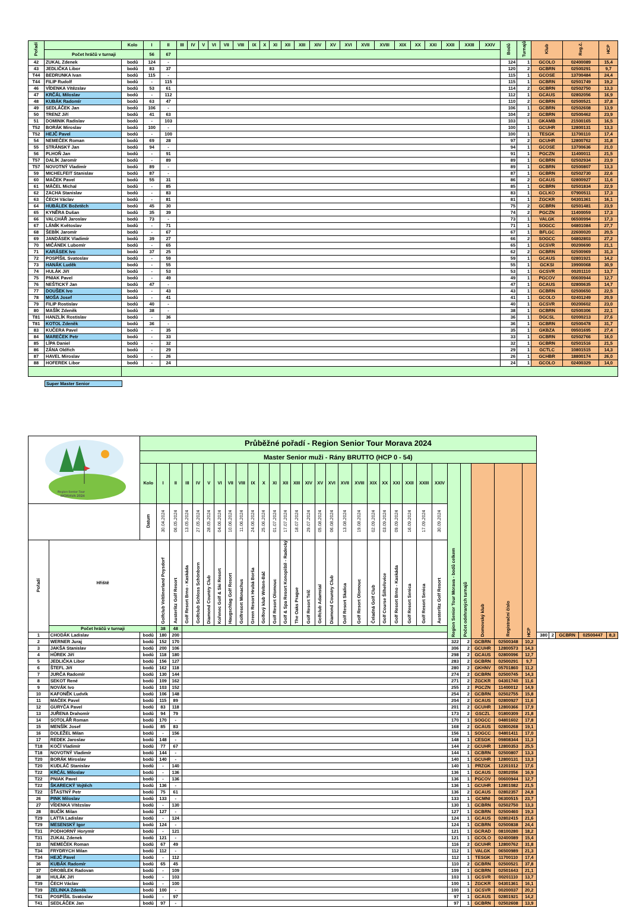| Pořadí | | Kolo | I | II | III | IV | V | VI | VII | VIII | IX | X | XI | XII | XIII | XIV | XV | XVI | XVII | XVIII | XIX | XX | XXI | XXII | XXIII | XXIV | Bodů | Turnajů | Klub | Reg.č. | HCP |
| --- | --- | --- | --- | --- | --- | --- | --- | --- | --- | --- | --- | --- | --- | --- | --- | --- | --- | --- | --- | --- | --- | --- | --- | --- | --- | --- | --- | --- | --- | --- | --- |
| | Počet hráčů v turnaji | | 56 | 67 | | | | | | | | | | | | | | | | | | | | | | | | | | | |
| 42 | ZUKAL Zdenek | bodů | 124 | - | | | | | | | | | | | | | | | | | | | | | | | 124 | 1 | GCOLO | 02400089 | 15,4 |
| 43 | JEDLIČKA Libor | bodů | 83 | 37 | | | | | | | | | | | | | | | | | | | | | | | 120 | 2 | GCBRN | 02500291 | 9,7 |
| T44 | BEDRUNKA Ivan | bodů | 115 | - | | | | | | | | | | | | | | | | | | | | | | | 115 | 1 | GCOSE | 13700484 | 24,4 |
| T44 | FILIP Rudolf | bodů | - | 115 | | | | | | | | | | | | | | | | | | | | | | | 115 | 1 | GCBRN | 02501749 | 19,2 |
| 46 | VÍDENKA Vítězslav | bodů | 53 | 61 | | | | | | | | | | | | | | | | | | | | | | | 114 | 2 | GCBRN | 02502750 | 13,3 |
| 47 | KRČÁL Miloslav | bodů | - | 112 | | | | | | | | | | | | | | | | | | | | | | | 112 | 1 | GCAUS | 02802056 | 16,9 |
| 48 | KUBÁK Radomír | bodů | 63 | 47 | | | | | | | | | | | | | | | | | | | | | | | 110 | 2 | GCBRN | 02500521 | 37,8 |
| 49 | SEDLÁČEK Jan | bodů | 106 | - | | | | | | | | | | | | | | | | | | | | | | | 106 | 1 | GCBRN | 02502608 | 13,9 |
| 50 | TRENZ Jiří | bodů | 41 | 63 | | | | | | | | | | | | | | | | | | | | | | | 104 | 2 | GCBRN | 02500462 | 23,9 |
| 51 | DOMINIK Radislav | bodů | - | 103 | | | | | | | | | | | | | | | | | | | | | | | 103 | 1 | GKAMB | 21500165 | 16,5 |
| T52 | BORÁK Miroslav | bodů | 100 | - | | | | | | | | | | | | | | | | | | | | | | | 100 | 1 | GCUHR | 12800131 | 13,3 |
| T52 | HEJČ Pavel | bodů | - | 100 | | | | | | | | | | | | | | | | | | | | | | | 100 | 1 | TESGK | 11700110 | 17,4 |
| 54 | NEMEČEK Roman | bodů | 69 | 28 | | | | | | | | | | | | | | | | | | | | | | | 97 | 2 | GCUHR | 12800762 | 31,8 |
| 55 | STRÁNSKÝ Jan | bodů | 94 | - | | | | | | | | | | | | | | | | | | | | | | | 94 | 1 | GCOSE | 13700636 | 21,0 |
| 56 | PLHOŇ Jan | bodů | - | 91 | | | | | | | | | | | | | | | | | | | | | | | 91 | 1 | PGCZN | 11400011 | 21,5 |
| T57 | DALÍK Jaromír | bodů | - | 89 | | | | | | | | | | | | | | | | | | | | | | | 89 | 1 | GCBRN | 02502934 | 23,9 |
| T57 | NOVOTNÝ Vladimír | bodů | 89 | - | | | | | | | | | | | | | | | | | | | | | | | 89 | 1 | GCBRN | 02500807 | 13,3 |
| 59 | MICHELFEIT Stanislav | bodů | 87 | - | | | | | | | | | | | | | | | | | | | | | | | 87 | 1 | GCBRN | 02502730 | 22,6 |
| 60 | MAČEK Pavel | bodů | 55 | 31 | | | | | | | | | | | | | | | | | | | | | | | 86 | 2 | GCAUS | 02800927 | 11,6 |
| 61 | MÁČEL Michal | bodů | - | 85 | | | | | | | | | | | | | | | | | | | | | | | 85 | 1 | GCBRN | 02501834 | 22,9 |
| 62 | ZACHA Stanislav | bodů | - | 83 | | | | | | | | | | | | | | | | | | | | | | | 83 | 1 | GCLKO | 07900511 | 17,3 |
| 63 | ČECH Václav | bodů | - | 81 | | | | | | | | | | | | | | | | | | | | | | | 81 | 1 | ZGCKR | 04301361 | 16,1 |
| 64 | HUBÁLEK Božetěch | bodů | 45 | 30 | | | | | | | | | | | | | | | | | | | | | | | 75 | 2 | GCBRN | 02501481 | 23,9 |
| 65 | KYNĚRA Dušan | bodů | 35 | 39 | | | | | | | | | | | | | | | | | | | | | | | 74 | 2 | PGCZN | 11400059 | 17,3 |
| 66 | VALCHÁŘ Jaroslav | bodů | 73 | - | | | | | | | | | | | | | | | | | | | | | | | 73 | 1 | VALGK | 06500994 | 17,3 |
| 67 | LÁNÍK Květoslav | bodů | - | 71 | | | | | | | | | | | | | | | | | | | | | | | 71 | 1 | SOGCC | 04801084 | 27,7 |
| 68 | ŠEBÍK Jaromír | bodů | - | 67 | | | | | | | | | | | | | | | | | | | | | | | 67 | 1 | BFLGC | 22600020 | 20,5 |
| 69 | JANDÁSEK Vladimír | bodů | 39 | 27 | | | | | | | | | | | | | | | | | | | | | | | 66 | 2 | SOGCC | 04802803 | 27,2 |
| 70 | MIČÁNEK Lubomír | bodů | - | 65 | | | | | | | | | | | | | | | | | | | | | | | 65 | 1 | GCSVR | 00200690 | 21,1 |
| 71 | KARÁSEK Ivo | bodů | 37 | 25 | | | | | | | | | | | | | | | | | | | | | | | 62 | 2 | GCBRN | 02500969 | 31,3 |
| 72 | POSPÍŠIL Svatoslav | bodů | - | 59 | | | | | | | | | | | | | | | | | | | | | | | 59 | 1 | GCAUS | 02801921 | 14,2 |
| 73 | HANÁK Luděk | bodů | - | 55 | | | | | | | | | | | | | | | | | | | | | | | 55 | 1 | GCKSI | 19900068 | 30,9 |
| 74 | HULÁK Jiří | bodů | - | 53 | | | | | | | | | | | | | | | | | | | | | | | 53 | 1 | GCSVR | 00201110 | 13,7 |
| 75 | PNIAK Pavel | bodů | - | 49 | | | | | | | | | | | | | | | | | | | | | | | 49 | 1 | PGCOV | 00600944 | 12,7 |
| 76 | NEŠTICKÝ Jan | bodů | 47 | - | | | | | | | | | | | | | | | | | | | | | | | 47 | 1 | GCAUS | 02800635 | 14,7 |
| 77 | DOUŠEK Ivo | bodů | - | 43 | | | | | | | | | | | | | | | | | | | | | | | 43 | 1 | GCBRN | 02500650 | 22,5 |
| 78 | MOŠA Josef | bodů | - | 41 | | | | | | | | | | | | | | | | | | | | | | | 41 | 1 | GCOLO | 02401249 | 20,9 |
| 79 | FILIP Rostislav | bodů | 40 | - | | | | | | | | | | | | | | | | | | | | | | | 40 | 1 | GCSVR | 00200602 | 23,0 |
| 80 | MAŠÍK Zdeněk | bodů | 38 | - | | | | | | | | | | | | | | | | | | | | | | | 38 | 1 | GCBRN | 02500306 | 22,1 |
| T81 | HANZLÍK Rostislav | bodů | - | 36 | | | | | | | | | | | | | | | | | | | | | | | 36 | 1 | DGCSL | 02000213 | 27,6 |
| T81 | KOTOL Zdeněk | bodů | 36 | - | | | | | | | | | | | | | | | | | | | | | | | 36 | 1 | GCBRN | 02500478 | 31,7 |
| 83 | KUČERA Pavel | bodů | - | 35 | | | | | | | | | | | | | | | | | | | | | | | 35 | 1 | GKBZA | 09501695 | 27,4 |
| 84 | MAREČEK Petr | bodů | - | 33 | | | | | | | | | | | | | | | | | | | | | | | 33 | 1 | GCBRN | 02502766 | 16,0 |
| 85 | LÍPA Daniel | bodů | - | 32 | | | | | | | | | | | | | | | | | | | | | | | 32 | 1 | GCBRN | 02501516 | 21,5 |
| 86 | ZÁNA Oldřich | bodů | - | 29 | | | | | | | | | | | | | | | | | | | | | | | 29 | 1 | GCTLC | 10801515 | 14,3 |
| 87 | HAVEL Miroslav | bodů | - | 26 | | | | | | | | | | | | | | | | | | | | | | | 26 | 1 | GCHBR | 18800174 | 26,0 |
| 88 | HOFEREK Libor | bodů | - | 24 | | | | | | | | | | | | | | | | | | | | | | | 24 | 1 | GCOLO | 02400329 | 14,0 |
Super Master Senior
| Region Senior Tour MORAVA 2024 | | Průběžné pořadí - Region Senior Tour Morava 2024 | | | | | | | | | | | | | | | | | | | | | | | | | | | | | | | | | | |
| | | Master Senior muži - Rány BRUTTO (HCP 0 - 54) | | | | | | | | | | | | | | | | | | | | | | | | | | | | | | | | | | |
| | | Kolo | I | II | III | IV | V | VI | VII | VIII | IX | X | XI | XII | XIII | XIV | XV | XVI | XVII | XVIII | XIX | XX | XXI | XXII | XXIII | XXIV | Region Senior Tour Morava - bodů celkem | Počet odehraných turnajů | Domovský klub | Registrační číslo | HCP | | | | | |
| | | Datum | 30.04.2024 | 06.05.2024 | 13.05.2024 | 27.05.2024 | 28.05.2024 | 04.06.2024 | 10.06.2024 | 11.06.2024 | 24.06.2024 | 25.06.2024 | 01.07.2024 | 17.07.2024 | 18.07.2024 | 29.07.2024 | 05.08.2024 | 06.08.2024 | 13.08.2024 | 19.08.2024 | 02.09.2024 | 03.09.2024 | 09.09.2024 | 16.09.2024 | 17.09.2024 | 30.09.2024 | | | | | | | | | | |
| Pořadí | Hřiště | | Golfclub Veltlinerland Poysdorf | Austerlitz Golf Resort | Golf Resort Brno - Kaskáda | Golfclub Schloss Schönborn | Diamond Country Club | Kořenec Golf & Ski Resort | Haugschlag Golf Resort | Golfresort Monachus | Green Resort Hrubá Borša | Golfový klub Welten-Báč | Golf Resort Olomouc | Golf & Spa Resort Konopiště - Radecký | The Oaks Prague | Golf Resort Telč | Golfclub Adamstal | Diamond Country Club | Golf Resort Skalica | Golf Resort Olomouc | Čeladná Golf Club | Golf Course Šilheřovice | Golf Resort Brno - Kaskáda | Golf Resort Senica | Golf Resort Senica | Austerlitz Golf Resort | | | | | | | | | | |
| | Počet hráčů v turnaji | | 38 | 48 | | | | | | | | | | | | | | | | | | | | | | | | | | | | | | | | |
| 1 | CHODÁK Ladislav | bodů | 180 | 200 | | | | | | | | | | | | | | | | | | | | | | | | | | | | 380 | 2 | GCBRN | 02500447 | 8,3 |
| 2 | WERNER Juraj | bodů | 152 | 170 | | | | | | | | | | | | | | | | | | | | | | | 322 | 2 | GCBRN | 02500348 | 10,2 | | | | | |
| 3 | JAKŠA Stanislav | bodů | 200 | 106 | | | | | | | | | | | | | | | | | | | | | | | 306 | 2 | GCUHR | 12800573 | 14,3 | | | | | |
| 4 | HŮREK Jiří | bodů | 118 | 180 | | | | | | | | | | | | | | | | | | | | | | | 298 | 2 | GCAUS | 02800096 | 12,7 | | | | | |
| 5 | JEDLIČKA Libor | bodů | 156 | 127 | | | | | | | | | | | | | | | | | | | | | | | 283 | 2 | GCBRN | 02500291 | 9,7 | | | | | |
| 6 | ŠTEFL Jiří | bodů | 162 | 118 | | | | | | | | | | | | | | | | | | | | | | | 280 | 2 | GKHNV | 05701860 | 11,2 | | | | | |
| 7 | JURČA Radomír | bodů | 130 | 144 | | | | | | | | | | | | | | | | | | | | | | | 274 | 2 | GCBRN | 02500745 | 14,3 | | | | | |
| 8 | SEKOT René | bodů | 109 | 162 | | | | | | | | | | | | | | | | | | | | | | | 271 | 2 | ZGCKR | 04301740 | 11,6 | | | | | |
| 9 | NOVÁK Ivo | bodů | 103 | 152 | | | | | | | | | | | | | | | | | | | | | | | 255 | 2 | PGCZN | 11400012 | 14,9 | | | | | |
| 10 | KAFONĚK Ludvík | bodů | 106 | 148 | | | | | | | | | | | | | | | | | | | | | | | 254 | 2 | GCBRN | 02502755 | 15,8 | | | | | |
| 11 | MAČEK Pavel | bodů | 115 | 89 | | | | | | | | | | | | | | | | | | | | | | | 204 | 2 | GCAUS | 02800927 | 11,6 | | | | | |
| 12 | GURYČA Pavel | bodů | 83 | 118 | | | | | | | | | | | | | | | | | | | | | | | 201 | 2 | GCUHR | 12800366 | 17,9 | | | | | |
| 13 | JUŘENA Drahomír | bodů | 94 | 79 | | | | | | | | | | | | | | | | | | | | | | | 173 | 2 | GSCZL | 01800309 | 21,8 | | | | | |
| 14 | SOTOLÁŘ Roman | bodů | 170 | - | | | | | | | | | | | | | | | | | | | | | | | 170 | 1 | SOGCC | 04801602 | 17,8 | | | | | |
| 15 | MENŠÍK Josef | bodů | 85 | 83 | | | | | | | | | | | | | | | | | | | | | | | 168 | 2 | GCAUS | 02800268 | 19,1 | | | | | |
| 16 | DOLEŽEL Milan | bodů | - | 156 | | | | | | | | | | | | | | | | | | | | | | | 156 | 1 | SOGCC | 04801411 | 17,0 | | | | | |
| 17 | REDEK Jaroslav | bodů | 148 | - | | | | | | | | | | | | | | | | | | | | | | | 148 | 1 | CESGK | 09808344 | 11,3 | | | | | |
| T18 | KOČÍ Vladimír | bodů | 77 | 67 | | | | | | | | | | | | | | | | | | | | | | | 144 | 2 | GCUHR | 12800353 | 25,5 | | | | | |
| T18 | NOVOTNÝ Vladimír | bodů | 144 | - | | | | | | | | | | | | | | | | | | | | | | | 144 | 1 | GCBRN | 02500807 | 13,3 | | | | | |
| T20 | BORÁK Miroslav | bodů | 140 | - | | | | | | | | | | | | | | | | | | | | | | | 140 | 1 | GCUHR | 12800131 | 13,3 | | | | | |
| T20 | KUDLÁČ Stanislav | bodů | - | 140 | | | | | | | | | | | | | | | | | | | | | | | 140 | 1 | PRZGK | 12201012 | 17,6 | | | | | |
| T22 | KRČÁL Miloslav | bodů | - | 136 | | | | | | | | | | | | | | | | | | | | | | | 136 | 1 | GCAUS | 02802056 | 16,9 | | | | | |
| T22 | PNIAK Pavel | bodů | - | 136 | | | | | | | | | | | | | | | | | | | | | | | 136 | 1 | PGCOV | 00600944 | 12,7 | | | | | |
| T22 | ŠKARECKÝ Vojtěch | bodů | 136 | - | | | | | | | | | | | | | | | | | | | | | | | 136 | 1 | GCUHR | 12801082 | 21,5 | | | | | |
| T22 | ŠŤASTNÝ Petr | bodů | 75 | 61 | | | | | | | | | | | | | | | | | | | | | | | 136 | 2 | GCAUS | 02802357 | 24,8 | | | | | |
| 26 | PINK Miloslav | bodů | 133 | - | | | | | | | | | | | | | | | | | | | | | | | 133 | 1 | GCMNI | 06300515 | 23,7 | | | | | |
| 27 | VÍDENKA Vítězslav | bodů | - | 130 | | | | | | | | | | | | | | | | | | | | | | | 130 | 1 | GCBRN | 02502750 | 13,3 | | | | | |
| 28 | BUČÍK Milan | bodů | 127 | - | | | | | | | | | | | | | | | | | | | | | | | 127 | 1 | GCBRN | 02500460 | 19,3 | | | | | |
| T29 | LATTA Ladislav | bodů | - | 124 | | | | | | | | | | | | | | | | | | | | | | | 124 | 1 | GCAUS | 02802415 | 21,6 | | | | | |
| T29 | MESENSKÝ Igor | bodů | 124 | - | | | | | | | | | | | | | | | | | | | | | | | 124 | 1 | GCBRN | 02500838 | 24,4 | | | | | |
| T31 | PODHORNÝ Horymír | bodů | - | 121 | | | | | | | | | | | | | | | | | | | | | | | 121 | 1 | GCRAD | 08100280 | 18,2 | | | | | |
| T31 | ZUKAL Zdenek | bodů | 121 | - | | | | | | | | | | | | | | | | | | | | | | | 121 | 1 | GCOLO | 02400089 | 15,4 | | | | | |
| 33 | NEMEČEK Roman | bodů | 67 | 49 | | | | | | | | | | | | | | | | | | | | | | | 116 | 2 | GCUHR | 12800762 | 31,8 | | | | | |
| T34 | FRYDRYCH Milan | bodů | 112 | - | | | | | | | | | | | | | | | | | | | | | | | 112 | 1 | VALGK | 06500989 | 21,3 | | | | | |
| T34 | HEJČ Pavel | bodů | - | 112 | | | | | | | | | | | | | | | | | | | | | | | 112 | 1 | TESGK | 11700110 | 17,4 | | | | | |
| 36 | KUBÁK Radomír | bodů | 65 | 45 | | | | | | | | | | | | | | | | | | | | | | | 110 | 2 | GCBRN | 02500521 | 37,8 | | | | | |
| 37 | DROBÍLEK Radovan | bodů | - | 109 | | | | | | | | | | | | | | | | | | | | | | | 109 | 1 | GCBRN | 02501643 | 21,1 | | | | | |
| 38 | HULÁK Jiří | bodů | - | 103 | | | | | | | | | | | | | | | | | | | | | | | 103 | 1 | GCSVR | 00201110 | 13,7 | | | | | |
| T39 | ČECH Václav | bodů | - | 100 | | | | | | | | | | | | | | | | | | | | | | | 100 | 1 | ZGCKR | 04301361 | 16,1 | | | | | |
| T39 | ZELINKA Zdeněk | bodů | 100 | - | | | | | | | | | | | | | | | | | | | | | | | 100 | 1 | GCSVR | 00200037 | 20,2 | | | | | |
| T41 | POSPÍŠIL Svatoslav | bodů | - | 97 | | | | | | | | | | | | | | | | | | | | | | | 97 | 1 | GCAUS | 02801921 | 14,2 | | | | | |
| T41 | SEDLÁČEK Jan | bodů | 97 | - | | | | | | | | | | | | | | | | | | | | | | | 97 | 1 | GCBRN | 02502608 | 13,9 | | | | | |